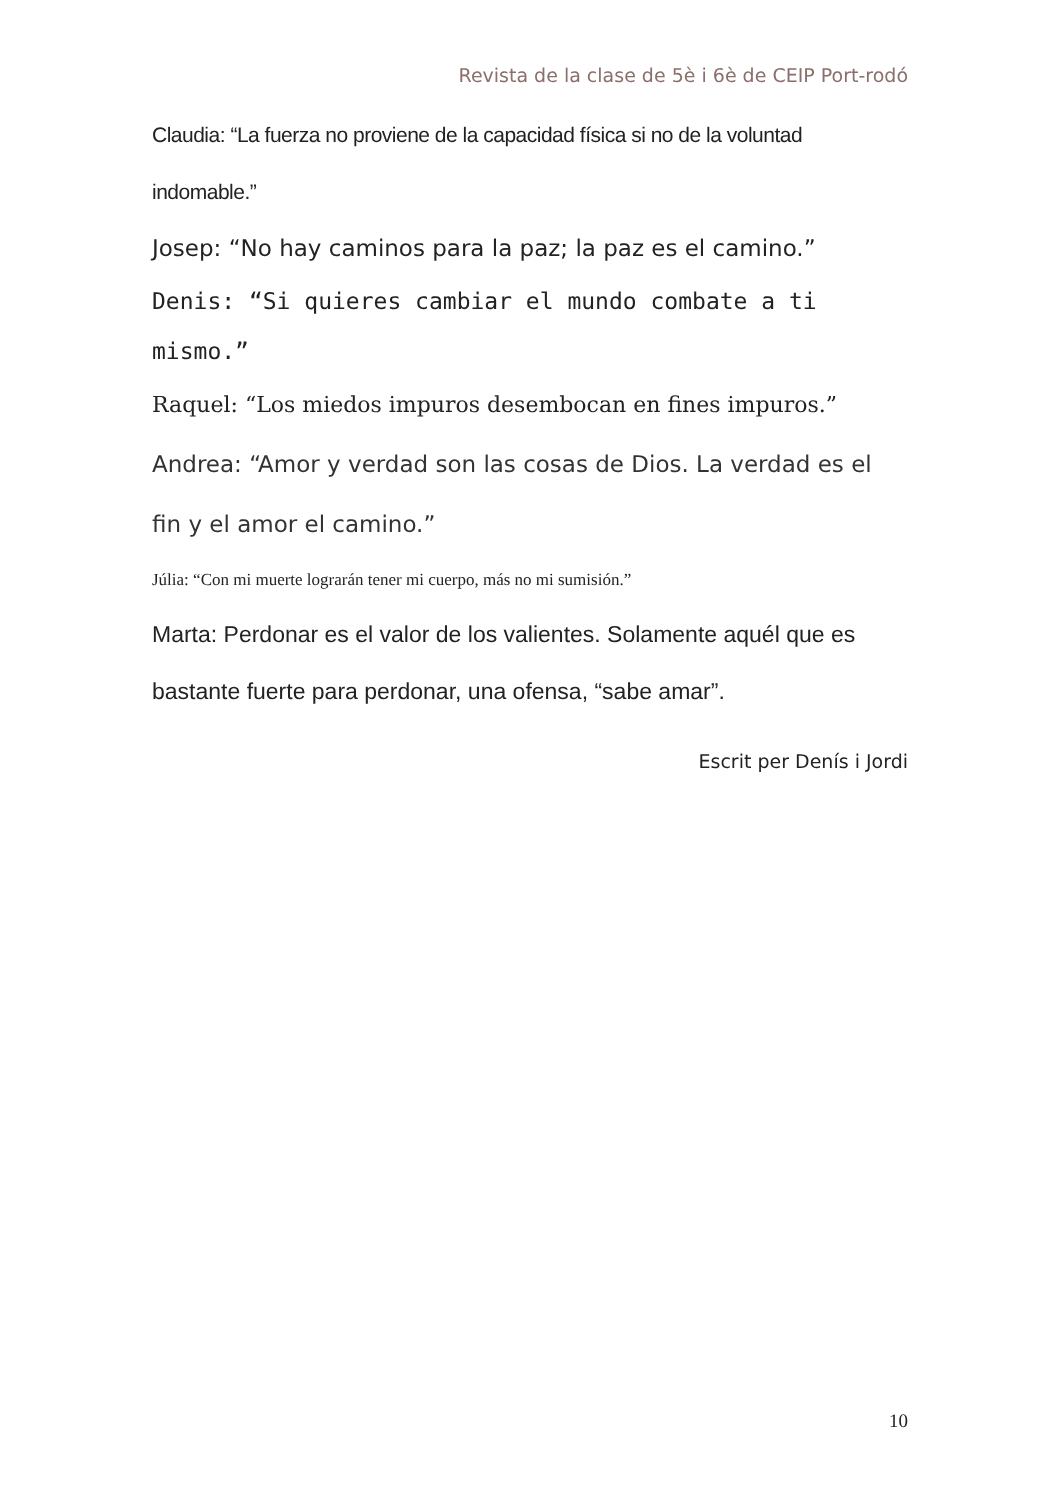Revista de la clase de 5è i 6è de CEIP Port-rodó
Claudia: “La fuerza no proviene de la capacidad física si no de la voluntad indomable.”
Josep: “No hay caminos para la paz; la paz es el camino.”
Denis: “Si quieres cambiar el mundo combate a ti mismo.”
Raquel: “Los miedos impuros desembocan en fines impuros.”
Andrea: “Amor y verdad son las cosas de Dios. La verdad es el fin y el amor el camino.”
Júlia: “Con mi muerte lograrán tener mi cuerpo, más no mi sumisión.”
Marta: Perdonar es el valor de los valientes. Solamente aquél que es bastante fuerte para perdonar, una ofensa, “sabe amar”.
Escrit per Denís i Jordi
10